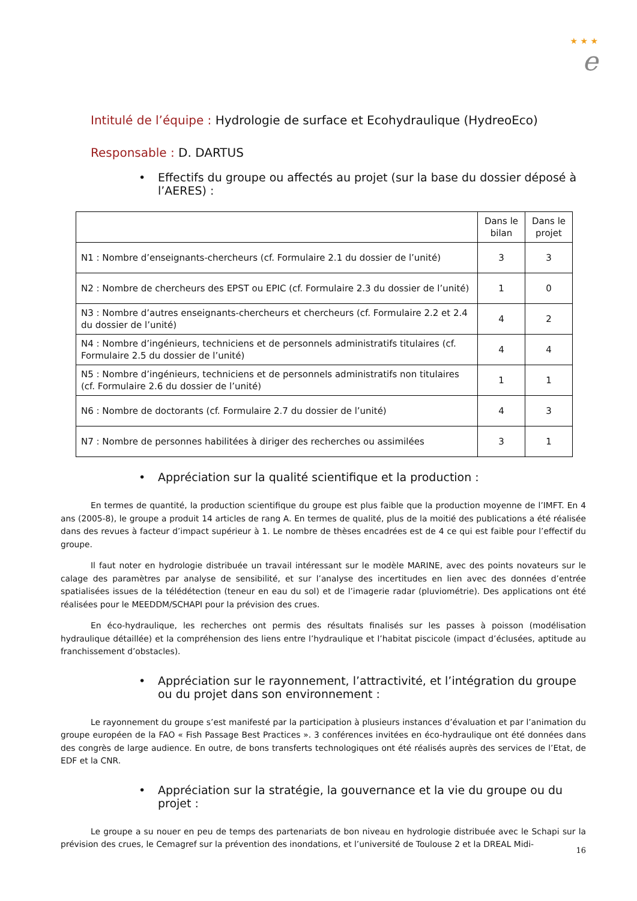★ ★ ★
e
Intitulé de l’équipe : Hydrologie de surface et Ecohydraulique (HydreoEco)
Responsable : D. DARTUS
Effectifs du groupe ou affectés au projet (sur la base du dossier déposé à l’AERES) :
| | Dans le bilan | Dans le projet |
| N1 : Nombre d’enseignants-chercheurs (cf. Formulaire 2.1 du dossier de l’unité) | 3 | 3 |
| N2 : Nombre de chercheurs des EPST ou EPIC (cf. Formulaire 2.3 du dossier de l’unité) | 1 | 0 |
| N3 : Nombre d’autres enseignants-chercheurs et chercheurs (cf. Formulaire 2.2 et 2.4 du dossier de l’unité) | 4 | 2 |
| N4 : Nombre d’ingénieurs, techniciens et de personnels administratifs titulaires (cf. Formulaire 2.5 du dossier de l’unité) | 4 | 4 |
| N5 : Nombre d’ingénieurs, techniciens et de personnels administratifs non titulaires (cf. Formulaire 2.6 du dossier de l’unité) | 1 | 1 |
| N6 : Nombre de doctorants (cf. Formulaire 2.7 du dossier de l’unité) | 4 | 3 |
| N7 : Nombre de personnes habilitées à diriger des recherches ou assimilées | 3 | 1 |
Appréciation sur la qualité scientifique et la production :
En termes de quantité, la production scientifique du groupe est plus faible que la production moyenne de l’IMFT. En 4 ans (2005-8), le groupe a produit 14 articles de rang A. En termes de qualité, plus de la moitié des publications a été réalisée dans des revues à facteur d’impact supérieur à 1. Le nombre de thèses encadrées est de 4 ce qui est faible pour l’effectif du groupe.
Il faut noter en hydrologie distribuée un travail intéressant sur le modèle MARINE, avec des points novateurs sur le calage des paramètres par analyse de sensibilité, et sur l’analyse des incertitudes en lien avec des données d’entrée spatialisées issues de la télédétection (teneur en eau du sol) et de l’imagerie radar (pluviométrie). Des applications ont été réalisées pour le MEEDDM/SCHAPI pour la prévision des crues.
En éco-hydraulique, les recherches ont permis des résultats finalisés sur les passes à poisson (modélisation hydraulique détaillée) et la compréhension des liens entre l’hydraulique et l’habitat piscicole (impact d’éclusées, aptitude au franchissement d’obstacles).
Appréciation sur le rayonnement, l’attractivité, et l’intégration du groupe ou du projet dans son environnement :
Le rayonnement du groupe s’est manifesté par la participation à plusieurs instances d’évaluation et par l’animation du groupe européen de la FAO « Fish Passage Best Practices ». 3 conférences invitées en éco-hydraulique ont été données dans des congrès de large audience. En outre, de bons transferts technologiques ont été réalisés auprès des services de l’Etat, de EDF et la CNR.
Appréciation sur la stratégie, la gouvernance et la vie du groupe ou du projet :
Le groupe a su nouer en peu de temps des partenariats de bon niveau en hydrologie distribuée avec le Schapi sur la prévision des crues, le Cemagref sur la prévention des inondations, et l’université de Toulouse 2 et la DREAL Midi-
16